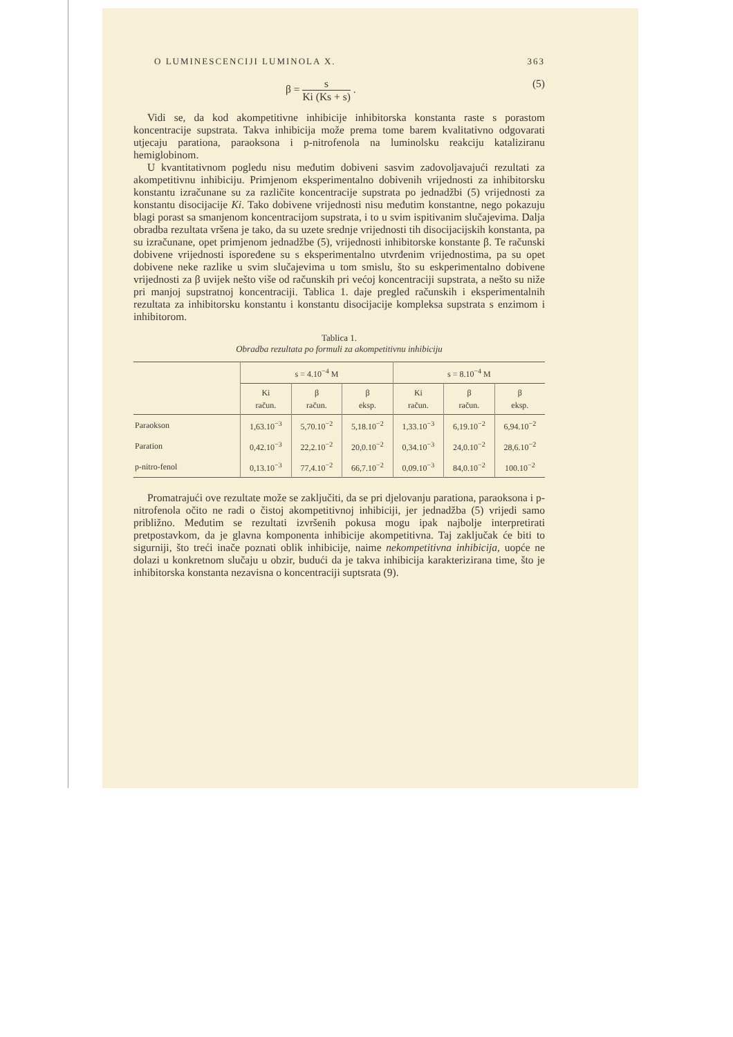O LUMINESCENCIJI LUMINOLA X. 363
β = s Ki (Ks + s) . (5)
Vidi se, da kod akompetitivne inhibicije inhibitorska konstanta raste s porastom koncentracije supstrata. Takva inhibicija može prema tome barem kvalitativno odgovarati utjecaju parationa, paraoksona i p-nitrofenola na luminolsku reakciju kataliziranu hemiglobinom.
U kvantitativnom pogledu nisu međutim dobiveni sasvim zadovoljavajući rezultati za akompetitivnu inhibiciju. Primjenom eksperimentalno dobivenih vrijednosti za inhibitorsku konstantu izračunane su za različite koncentracije supstrata po jednadžbi (5) vrijednosti za konstantu disocijacije Ki. Tako dobivene vrijednosti nisu međutim konstantne, nego pokazuju blagi porast sa smanjenom koncentracijom supstrata, i to u svim ispitivanim slučajevima. Dalja obradba rezultata vršena je tako, da su uzete srednje vrijednosti tih disocijacijskih konstanta, pa su izračunane, opet primjenom jednadžbe (5), vrijednosti inhibitorske konstante β. Te računski dobivene vrijednosti ispoređene su s eksperimentalno utvrđenim vrijednostima, pa su opet dobivene neke razlike u svim slučajevima u tom smislu, što su eskperimentalno dobivene vrijednosti za β uvijek nešto više od računskih pri većoj koncentraciji supstrata, a nešto su niže pri manjoj supstratnoj koncentraciji. Tablica 1. daje pregled računskih i eksperimentalnih rezultata za inhibitorsku konstantu i konstantu disocijacije kompleksa supstrata s enzimom i inhibitorom.
Tablica 1.
Obradba rezultata po formuli za akompetitivnu inhibiciju
| | s = 4.10<sup>−4</sup> M | | | s = 8.10<sup>−4</sup> M | | |
| --- | --- | --- | --- | --- | --- | --- |
| | Ki račun. | β račun. | β eksp. | Ki račun. | β račun. | β eksp. |
| Paraokson | 1,63.10<sup>−3</sup> | 5,70.10<sup>−2</sup> | 5,18.10<sup>−2</sup> | 1,33.10<sup>−3</sup> | 6,19.10<sup>−2</sup> | 6,94.10<sup>−2</sup> |
| Paration | 0,42.10<sup>−3</sup> | 22,2.10<sup>−2</sup> | 20,0.10<sup>−2</sup> | 0,34.10<sup>−3</sup> | 24,0.10<sup>−2</sup> | 28,6.10<sup>−2</sup> |
| p-nitro-fenol | 0,13.10<sup>−3</sup> | 77,4.10<sup>−2</sup> | 66,7.10<sup>−2</sup> | 0,09.10<sup>−3</sup> | 84,0.10<sup>−2</sup> | 100.10<sup>−2</sup> |
Promatrajući ove rezultate može se zaključiti, da se pri djelovanju parationa, paraoksona i p-nitrofenola očito ne radi o čistoj akompetitivnoj inhibiciji, jer jednadžba (5) vrijedi samo približno. Međutim se rezultati izvršenih pokusa mogu ipak najbolje interpretirati pretpostavkom, da je glavna komponenta inhibicije akompetitivna. Taj zaključak će biti to sigurniji, što treći inače poznati oblik inhibicije, naime nekompetitivna inhibicija, uopće ne dolazi u konkretnom slučaju u obzir, budući da je takva inhibicija karakterizirana time, što je inhibitorska konstanta nezavisna o koncentraciji suptsrata (9).